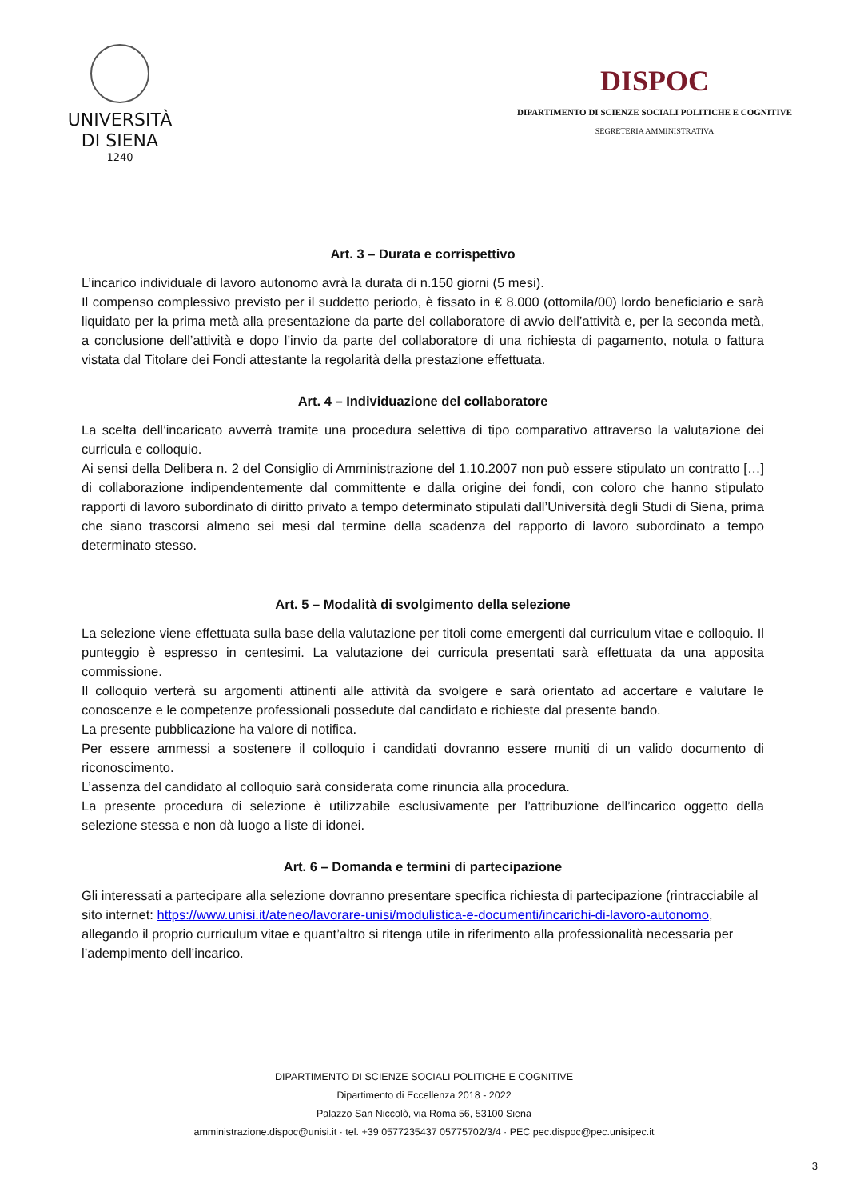UNIVERSITÀ
DI SIENA
1240
DISPOC
DIPARTIMENTO DI SCIENZE SOCIALI POLITICHE E COGNITIVE
SEGRETERIA AMMINISTRATIVA
Art. 3 – Durata e corrispettivo
L’incarico individuale di lavoro autonomo avrà la durata di n.150 giorni (5 mesi).
Il compenso complessivo previsto per il suddetto periodo, è fissato in € 8.000 (ottomila/00) lordo beneficiario e sarà liquidato per la prima metà alla presentazione da parte del collaboratore di avvio dell’attività e, per la seconda metà, a conclusione dell’attività e dopo l’invio da parte del collaboratore di una richiesta di pagamento, notula o fattura vistata dal Titolare dei Fondi attestante la regolarità della prestazione effettuata.
Art. 4 – Individuazione del collaboratore
La scelta dell’incaricato avverrà tramite una procedura selettiva di tipo comparativo attraverso la valutazione dei curricula e colloquio.
Ai sensi della Delibera n. 2 del Consiglio di Amministrazione del 1.10.2007 non può essere stipulato un contratto […] di collaborazione indipendentemente dal committente e dalla origine dei fondi, con coloro che hanno stipulato rapporti di lavoro subordinato di diritto privato a tempo determinato stipulati dall’Università degli Studi di Siena, prima che siano trascorsi almeno sei mesi dal termine della scadenza del rapporto di lavoro subordinato a tempo determinato stesso.
Art. 5 – Modalità di svolgimento della selezione
La selezione viene effettuata sulla base della valutazione per titoli come emergenti dal curriculum vitae e colloquio. Il punteggio è espresso in centesimi. La valutazione dei curricula presentati sarà effettuata da una apposita commissione.
Il colloquio verterà su argomenti attinenti alle attività da svolgere e sarà orientato ad accertare e valutare le conoscenze e le competenze professionali possedute dal candidato e richieste dal presente bando.
La presente pubblicazione ha valore di notifica.
Per essere ammessi a sostenere il colloquio i candidati dovranno essere muniti di un valido documento di riconoscimento.
L’assenza del candidato al colloquio sarà considerata come rinuncia alla procedura.
La presente procedura di selezione è utilizzabile esclusivamente per l’attribuzione dell’incarico oggetto della selezione stessa e non dà luogo a liste di idonei.
Art. 6 – Domanda e termini di partecipazione
Gli interessati a partecipare alla selezione dovranno presentare specifica richiesta di partecipazione (rintracciabile al sito internet: https://www.unisi.it/ateneo/lavorare-unisi/modulistica-e-documenti/incarichi-di-lavoro-autonomo, allegando il proprio curriculum vitae e quant’altro si ritenga utile in riferimento alla professionalità necessaria per l’adempimento dell’incarico.
DIPARTIMENTO DI SCIENZE SOCIALI POLITICHE E COGNITIVE
Dipartimento di Eccellenza 2018 - 2022
Palazzo San Niccolò, via Roma 56, 53100 Siena
amministrazione.dispoc@unisi.it · tel. +39 0577235437 05775702/3/4 · PEC pec.dispoc@pec.unisipec.it
3